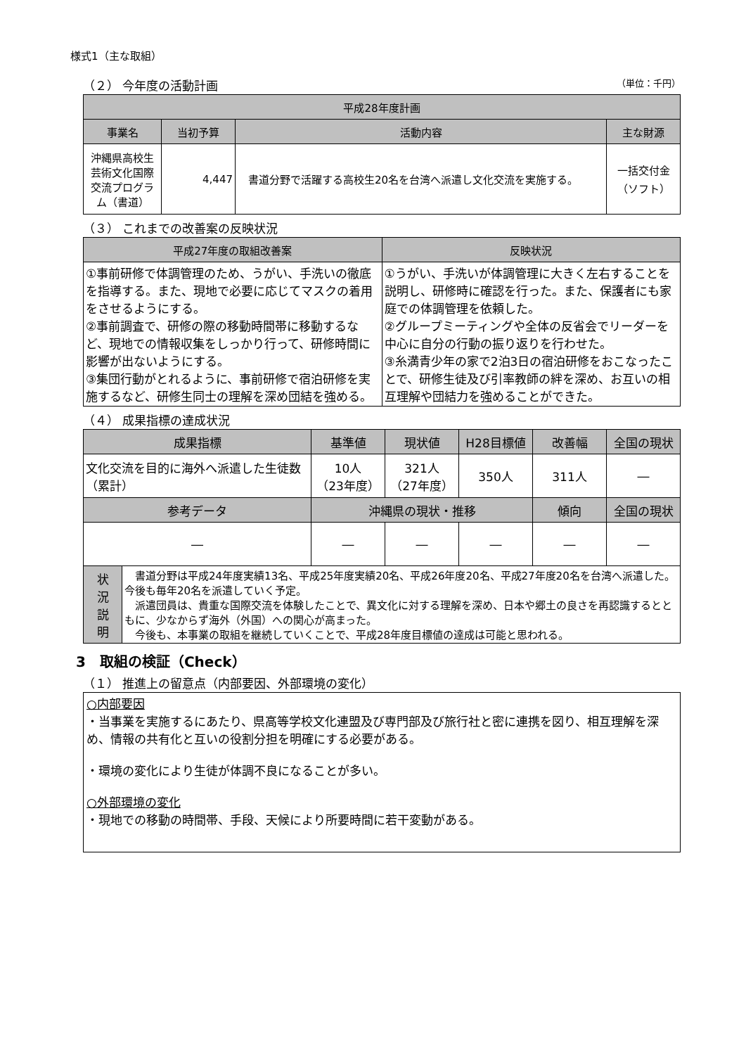様式1（主な取組）
（２） 今年度の活動計画
（単位：千円）
| 平成28年度計画 | | | |
| --- | --- | --- | --- |
| 事業名 | 当初予算 | 活動内容 | 主な財源 |
| 沖縄県高校生芸術文化国際交流プログラム（書道） | 4,447 | 書道分野で活躍する高校生20名を台湾へ派遣し文化交流を実施する。 | 一括交付金 （ソフト） |
（３） これまでの改善案の反映状況
| 平成27年度の取組改善案 | 反映状況 |
| --- | --- |
| ①事前研修で体調管理のため、うがい、手洗いの徹底を指導する。また、現地で必要に応じてマスクの着用をさせるようにする。 ②事前調査で、研修の際の移動時間帯に移動するなど、現地での情報収集をしっかり行って、研修時間に影響が出ないようにする。 ③集団行動がとれるように、事前研修で宿泊研修を実施するなど、研修生同士の理解を深め団結を強める。 | ①うがい、手洗いが体調管理に大きく左右することを説明し、研修時に確認を行った。また、保護者にも家庭での体調管理を依頼した。 ②グループミーティングや全体の反省会でリーダーを中心に自分の行動の振り返りを行わせた。 ③糸満青少年の家で2泊3日の宿泊研修をおこなったことで、研修生徒及び引率教師の絆を深め、お互いの相互理解や団結力を強めることができた。 |
（４） 成果指標の達成状況
| 成果指標 | | 基準値 | 現状値 | H28目標値 | 改善幅 | 全国の現状 |
| --- | --- | --- | --- | --- | --- | --- |
| 文化交流を目的に海外へ派遣した生徒数（累計） | | 10人 （23年度） | 321人 （27年度） | 350人 | 311人 | ― |
| 参考データ | | 沖縄県の現状・推移 | | | 傾向 | 全国の現状 |
| ― | | ― | ― | ― | ― | ― |
| 状 況 説 明 | 書道分野は平成24年度実績13名、平成25年度実績20名、平成26年度20名、平成27年度20名を台湾へ派遣した。今後も毎年20名を派遣していく予定。 派遣団員は、貴重な国際交流を体験したことで、異文化に対する理解を深め、日本や郷土の良さを再認識するとともに、少なからず海外（外国）への関心が高まった。 今後も、本事業の取組を継続していくことで、平成28年度目標値の達成は可能と思われる。 | | | | | |
3　取組の検証（Check）
（１） 推進上の留意点（内部要因、外部環境の変化）
○内部要因
・当事業を実施するにあたり、県高等学校文化連盟及び専門部及び旅行社と密に連携を図り、相互理解を深め、情報の共有化と互いの役割分担を明確にする必要がある。
・環境の変化により生徒が体調不良になることが多い。
○外部環境の変化
・現地での移動の時間帯、手段、天候により所要時間に若干変動がある。